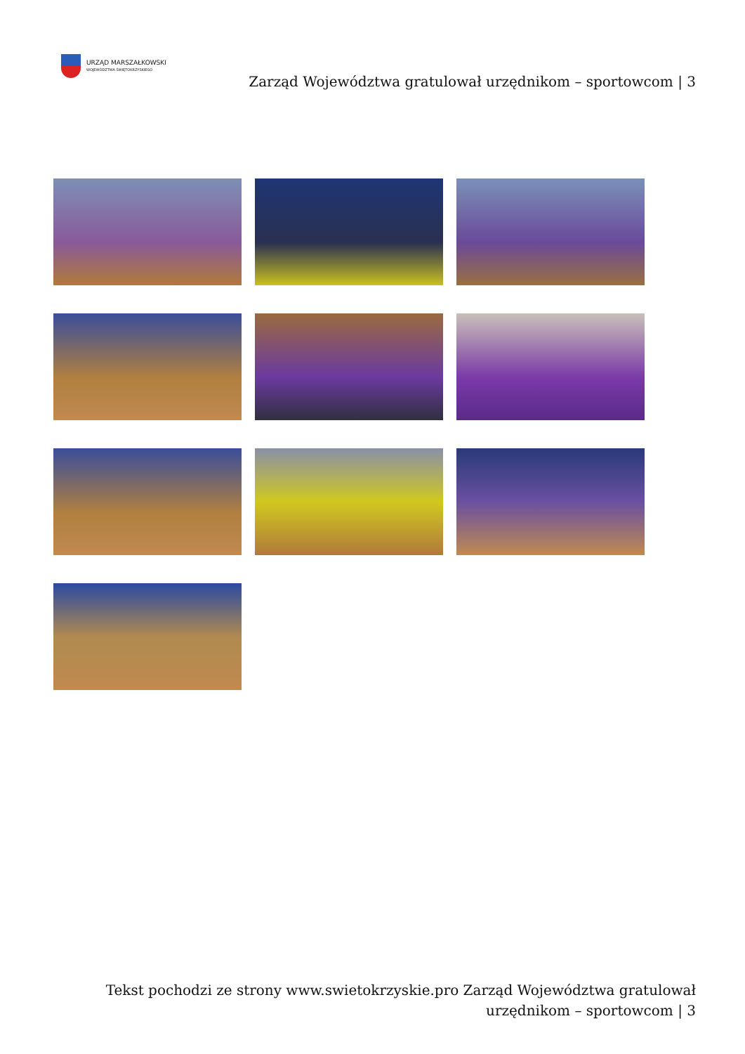URZĄD MARSZAŁKOWSKI
WOJEWÓDZTWA ŚWIĘTOKRZYSKIEGO
Zarząd Województwa gratulował urzędnikom – sportowcom | 3
Tekst pochodzi ze strony www.swietokrzyskie.pro Zarząd Województwa gratulował urzędnikom – sportowcom | 3